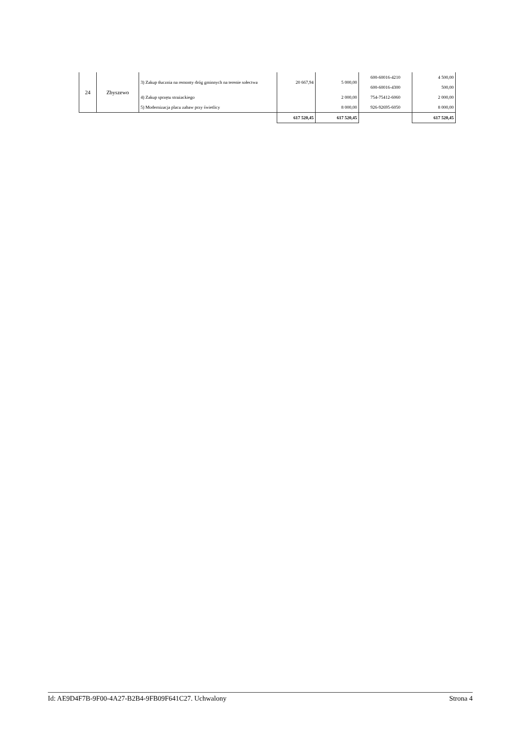| 24 | Zbyszewo | 3) Zakup tłucznia na remonty dróg gminnych na terenie sołectwa | 20 667,94 | 5 000,00 | 600-60016-4210 | 4 500,00 |
| | | | | | 600-60016-4300 | 500,00 |
| | | 4) Zakup sprzętu strażackiego | | 2 000,00 | 754-75412-6060 | 2 000,00 |
| | | 5) Modernizacja placu zabaw przy świetlicy | | 8 000,00 | 926-92695-6050 | 8 000,00 |
| | | | 617 520,45 | 617 520,45 | | 617 520,45 |
Id: AE9D4F7B-9F00-4A27-B2B4-9FB09F641C27. Uchwalony Strona 4